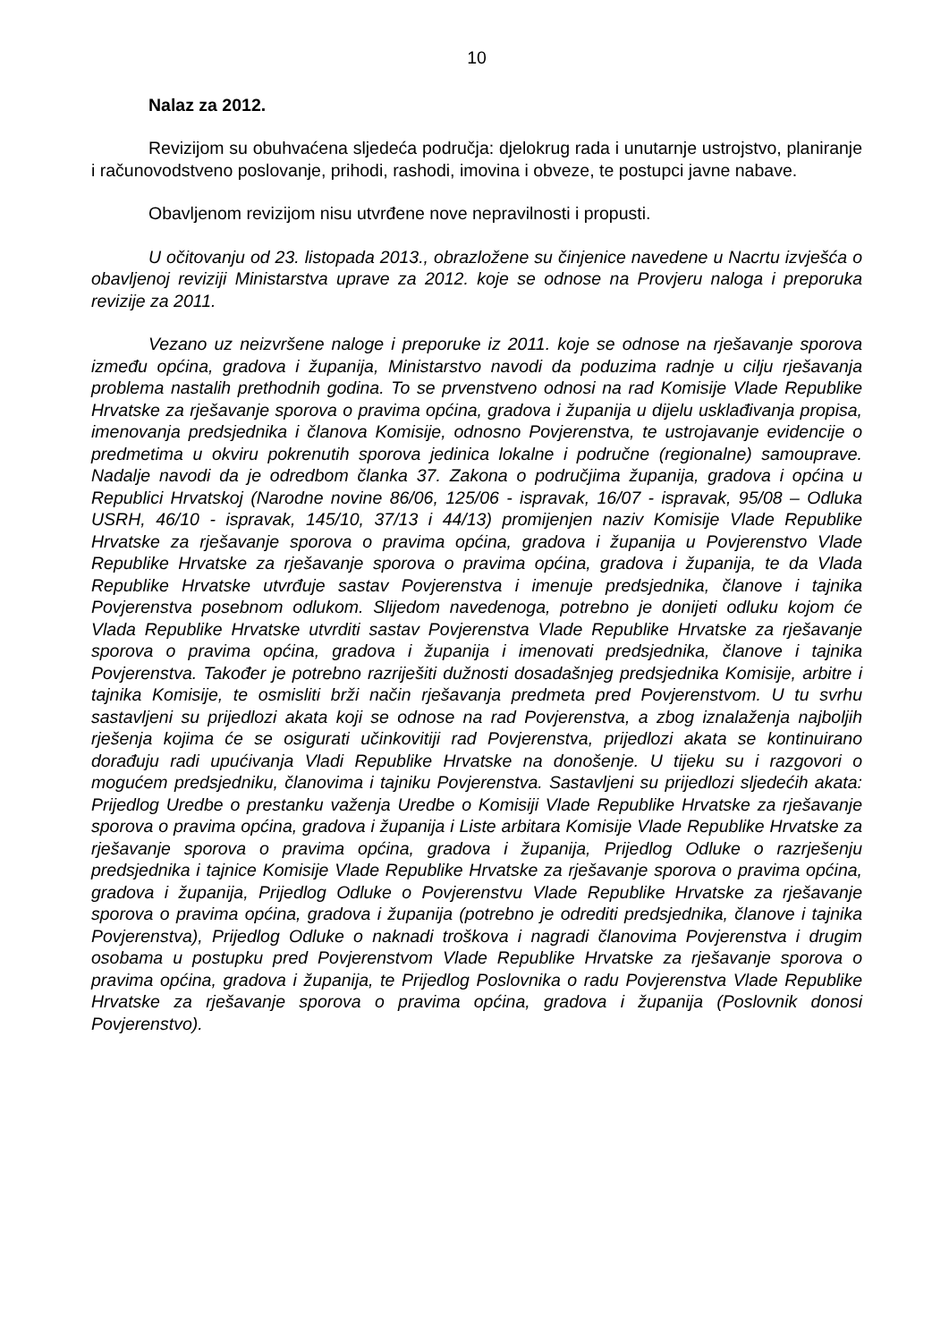10
Nalaz za 2012.
Revizijom su obuhvaćena sljedeća područja: djelokrug rada i unutarnje ustrojstvo, planiranje i računovodstveno poslovanje, prihodi, rashodi, imovina i obveze, te postupci javne nabave.
Obavljenom revizijom nisu utvrđene nove nepravilnosti i propusti.
U očitovanju od 23. listopada 2013., obrazložene su činjenice navedene u Nacrtu izvješća o obavljenoj reviziji Ministarstva uprave za 2012. koje se odnose na Provjeru naloga i preporuka revizije za 2011.
Vezano uz neizvršene naloge i preporuke iz 2011. koje se odnose na rješavanje sporova između općina, gradova i županija, Ministarstvo navodi da poduzima radnje u cilju rješavanja problema nastalih prethodnih godina. To se prvenstveno odnosi na rad Komisije Vlade Republike Hrvatske za rješavanje sporova o pravima općina, gradova i županija u dijelu usklađivanja propisa, imenovanja predsjednika i članova Komisije, odnosno Povjerenstva, te ustrojavanje evidencije o predmetima u okviru pokrenutih sporova jedinica lokalne i područne (regionalne) samouprave. Nadalje navodi da je odredbom članka 37. Zakona o područjima županija, gradova i općina u Republici Hrvatskoj (Narodne novine 86/06, 125/06 - ispravak, 16/07 - ispravak, 95/08 – Odluka USRH, 46/10 - ispravak, 145/10, 37/13 i 44/13) promijenjen naziv Komisije Vlade Republike Hrvatske za rješavanje sporova o pravima općina, gradova i županija u Povjerenstvo Vlade Republike Hrvatske za rješavanje sporova o pravima općina, gradova i županija, te da Vlada Republike Hrvatske utvrđuje sastav Povjerenstva i imenuje predsjednika, članove i tajnika Povjerenstva posebnom odlukom. Slijedom navedenoga, potrebno je donijeti odluku kojom će Vlada Republike Hrvatske utvrditi sastav Povjerenstva Vlade Republike Hrvatske za rješavanje sporova o pravima općina, gradova i županija i imenovati predsjednika, članove i tajnika Povjerenstva. Također je potrebno razriješiti dužnosti dosadašnjeg predsjednika Komisije, arbitre i tajnika Komisije, te osmisliti brži način rješavanja predmeta pred Povjerenstvom. U tu svrhu sastavljeni su prijedlozi akata koji se odnose na rad Povjerenstva, a zbog iznalaženja najboljih rješenja kojima će se osigurati učinkovitiji rad Povjerenstva, prijedlozi akata se kontinuirano dorađuju radi upućivanja Vladi Republike Hrvatske na donošenje. U tijeku su i razgovori o mogućem predsjedniku, članovima i tajniku Povjerenstva. Sastavljeni su prijedlozi sljedećih akata: Prijedlog Uredbe o prestanku važenja Uredbe o Komisiji Vlade Republike Hrvatske za rješavanje sporova o pravima općina, gradova i županija i Liste arbitara Komisije Vlade Republike Hrvatske za rješavanje sporova o pravima općina, gradova i županija, Prijedlog Odluke o razrješenju predsjednika i tajnice Komisije Vlade Republike Hrvatske za rješavanje sporova o pravima općina, gradova i županija, Prijedlog Odluke o Povjerenstvu Vlade Republike Hrvatske za rješavanje sporova o pravima općina, gradova i županija (potrebno je odrediti predsjednika, članove i tajnika Povjerenstva), Prijedlog Odluke o naknadi troškova i nagradi članovima Povjerenstva i drugim osobama u postupku pred Povjerenstvom Vlade Republike Hrvatske za rješavanje sporova o pravima općina, gradova i županija, te Prijedlog Poslovnika o radu Povjerenstva Vlade Republike Hrvatske za rješavanje sporova o pravima općina, gradova i županija (Poslovnik donosi Povjerenstvo).